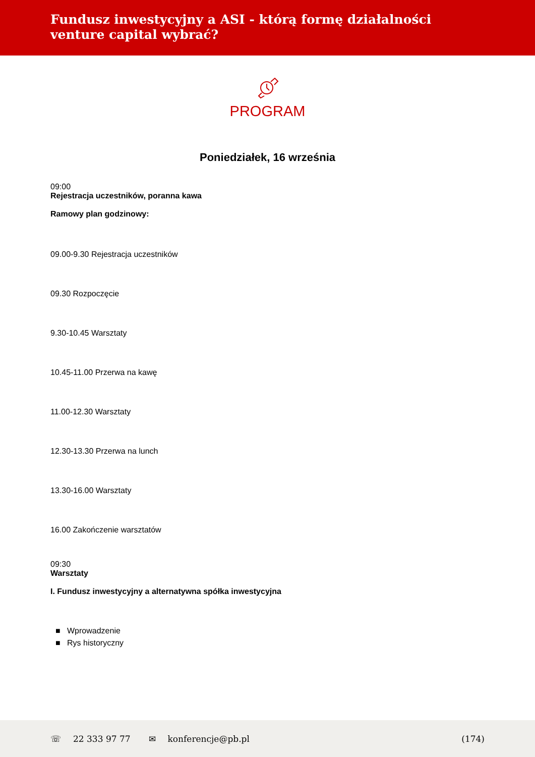Fundusz inwestycyjny a ASI - którą formę działalności venture capital wybrać?
PROGRAM
Poniedziałek, 16 września
09:00
Rejestracja uczestników, poranna kawa
Ramowy plan godzinowy:
09.00-9.30 Rejestracja uczestników
09.30 Rozpoczęcie
9.30-10.45 Warsztaty
10.45-11.00 Przerwa na kawę
11.00-12.30 Warsztaty
12.30-13.30 Przerwa na lunch
13.30-16.00 Warsztaty
16.00 Zakończenie warsztatów
09:30
Warsztaty
I. Fundusz inwestycyjny a alternatywna spółka inwestycyjna
■ Wprowadzenie
■ Rys historyczny
☏ 22 333 97 77 ✉ konferencje@pb.pl (174)